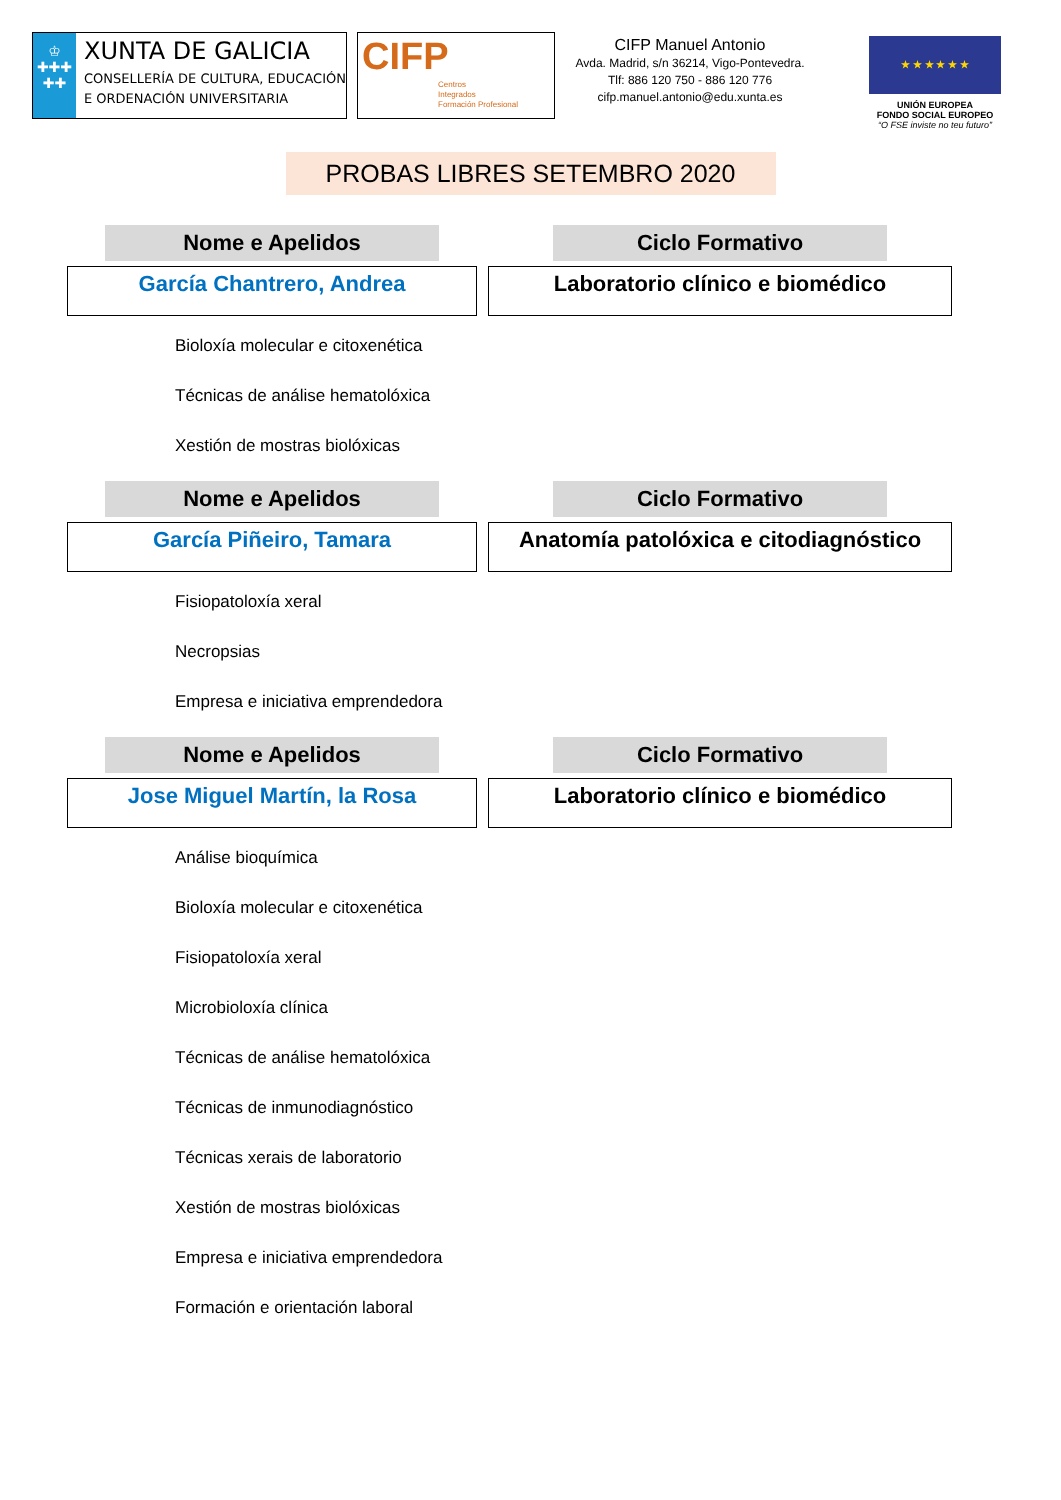♔
✚✚✚
✚✚
XUNTA DE GALICIA
CONSELLERÍA DE CULTURA, EDUCACIÓN
E ORDENACIÓN UNIVERSITARIA
CIFP
Centros
Integrados
Formación Profesional
CIFP Manuel Antonio
Avda. Madrid, s/n 36214, Vigo-Pontevedra.
Tlf: 886 120 750 - 886 120 776
cifp.manuel.antonio@edu.xunta.es
★ ★ ★ ★ ★ ★
UNIÓN EUROPEA
FONDO SOCIAL EUROPEO
“O FSE inviste no teu futuro”
PROBAS LIBRES SETEMBRO 2020
Nome e Apelidos
García Chantrero, Andrea
Ciclo Formativo
Laboratorio clínico e biomédico
Bioloxía molecular e citoxenética
Técnicas de análise hematolóxica
Xestión de mostras biolóxicas
Nome e Apelidos
García Piñeiro, Tamara
Ciclo Formativo
Anatomía patolóxica e citodiagnóstico
Fisiopatoloxía xeral
Necropsias
Empresa e iniciativa emprendedora
Nome e Apelidos
Jose Miguel Martín, la Rosa
Ciclo Formativo
Laboratorio clínico e biomédico
Análise bioquímica
Bioloxía molecular e citoxenética
Fisiopatoloxía xeral
Microbioloxía clínica
Técnicas de análise hematolóxica
Técnicas de inmunodiagnóstico
Técnicas xerais de laboratorio
Xestión de mostras biolóxicas
Empresa e iniciativa emprendedora
Formación e orientación laboral